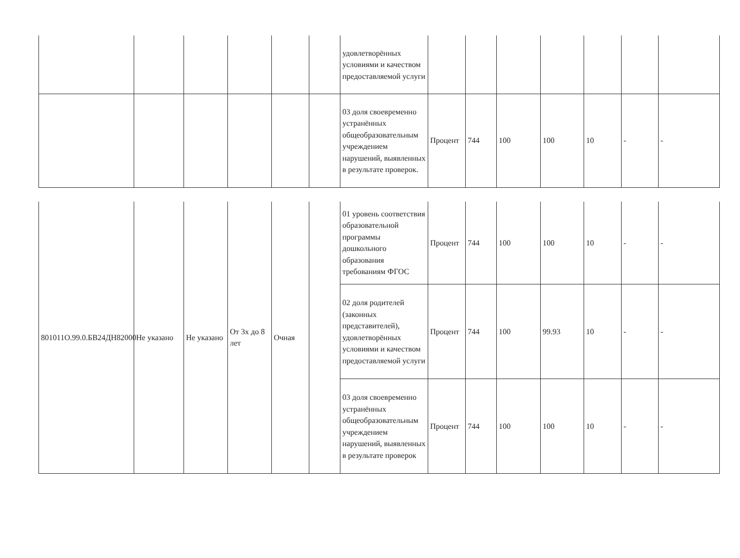| | | | | | | удовлетворённых условиями и качеством предоставляемой услуги | | | | | | | |
| | | | | | | 03 доля своевременно устранённых общеобразовательным учреждением нарушений, выявленных в результате проверок. | Процент | 744 | 100 | 100 | 10 | - | - |
| 801011О.99.0.БВ24ДН82000 | Не указано | Не указано | От 3х до 8 лет | Очная | | 01 уровень соответствия образовательной программы дошкольного образования требованиям ФГОС | Процент | 744 | 100 | 100 | 10 | - | - |
| | | | | | | 02 доля родителей (законных представителей), удовлетворённых условиями и качеством предоставляемой услуги | Процент | 744 | 100 | 99.93 | 10 | - | - |
| | | | | | | 03 доля своевременно устранённых общеобразовательным учреждением нарушений, выявленных в результате проверок | Процент | 744 | 100 | 100 | 10 | - | - |